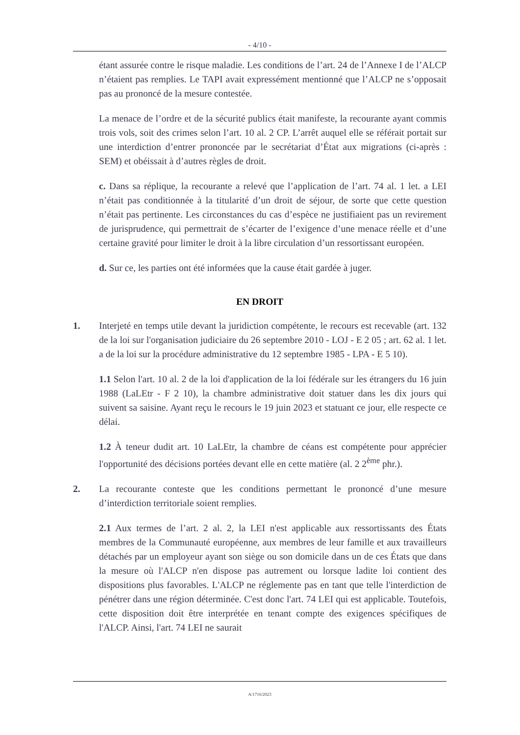- 4/10 -
étant assurée contre le risque maladie. Les conditions de l’art. 24 de l’Annexe I de l’ALCP n’étaient pas remplies. Le TAPI avait expressément mentionné que l’ALCP ne s’opposait pas au prononcé de la mesure contestée.
La menace de l’ordre et de la sécurité publics était manifeste, la recourante ayant commis trois vols, soit des crimes selon l’art. 10 al. 2 CP. L’arrêt auquel elle se référait portait sur une interdiction d’entrer prononcée par le secrétariat d’État aux migrations (ci-après : SEM) et obéissait à d’autres règles de droit.
c. Dans sa réplique, la recourante a relevé que l’application de l’art. 74 al. 1 let. a LEI n’était pas conditionnée à la titularité d’un droit de séjour, de sorte que cette question n’était pas pertinente. Les circonstances du cas d’espèce ne justifiaient pas un revirement de jurisprudence, qui permettrait de s’écarter de l’exigence d’une menace réelle et d’une certaine gravité pour limiter le droit à la libre circulation d’un ressortissant européen.
d. Sur ce, les parties ont été informées que la cause était gardée à juger.
EN DROIT
1. Interjeté en temps utile devant la juridiction compétente, le recours est recevable (art. 132 de la loi sur l'organisation judiciaire du 26 septembre 2010 - LOJ - E 2 05 ; art. 62 al. 1 let. a de la loi sur la procédure administrative du 12 septembre 1985 - LPA - E 5 10).
1.1 Selon l'art. 10 al. 2 de la loi d'application de la loi fédérale sur les étrangers du 16 juin 1988 (LaLEtr - F 2 10), la chambre administrative doit statuer dans les dix jours qui suivent sa saisine. Ayant reçu le recours le 19 juin 2023 et statuant ce jour, elle respecte ce délai.
1.2 À teneur dudit art. 10 LaLEtr, la chambre de céans est compétente pour apprécier l'opportunité des décisions portées devant elle en cette matière (al. 2 2<sup>ème</sup> phr.).
2. La recourante conteste que les conditions permettant le prononcé d’une mesure d’interdiction territoriale soient remplies.
2.1 Aux termes de l’art. 2 al. 2, la LEI n'est applicable aux ressortissants des États membres de la Communauté européenne, aux membres de leur famille et aux travailleurs détachés par un employeur ayant son siège ou son domicile dans un de ces États que dans la mesure où l'ALCP n'en dispose pas autrement ou lorsque ladite loi contient des dispositions plus favorables. L'ALCP ne réglemente pas en tant que telle l'interdiction de pénétrer dans une région déterminée. C'est donc l'art. 74 LEI qui est applicable. Toutefois, cette disposition doit être interprétée en tenant compte des exigences spécifiques de l'ALCP. Ainsi, l'art. 74 LEI ne saurait
A/1716/2023